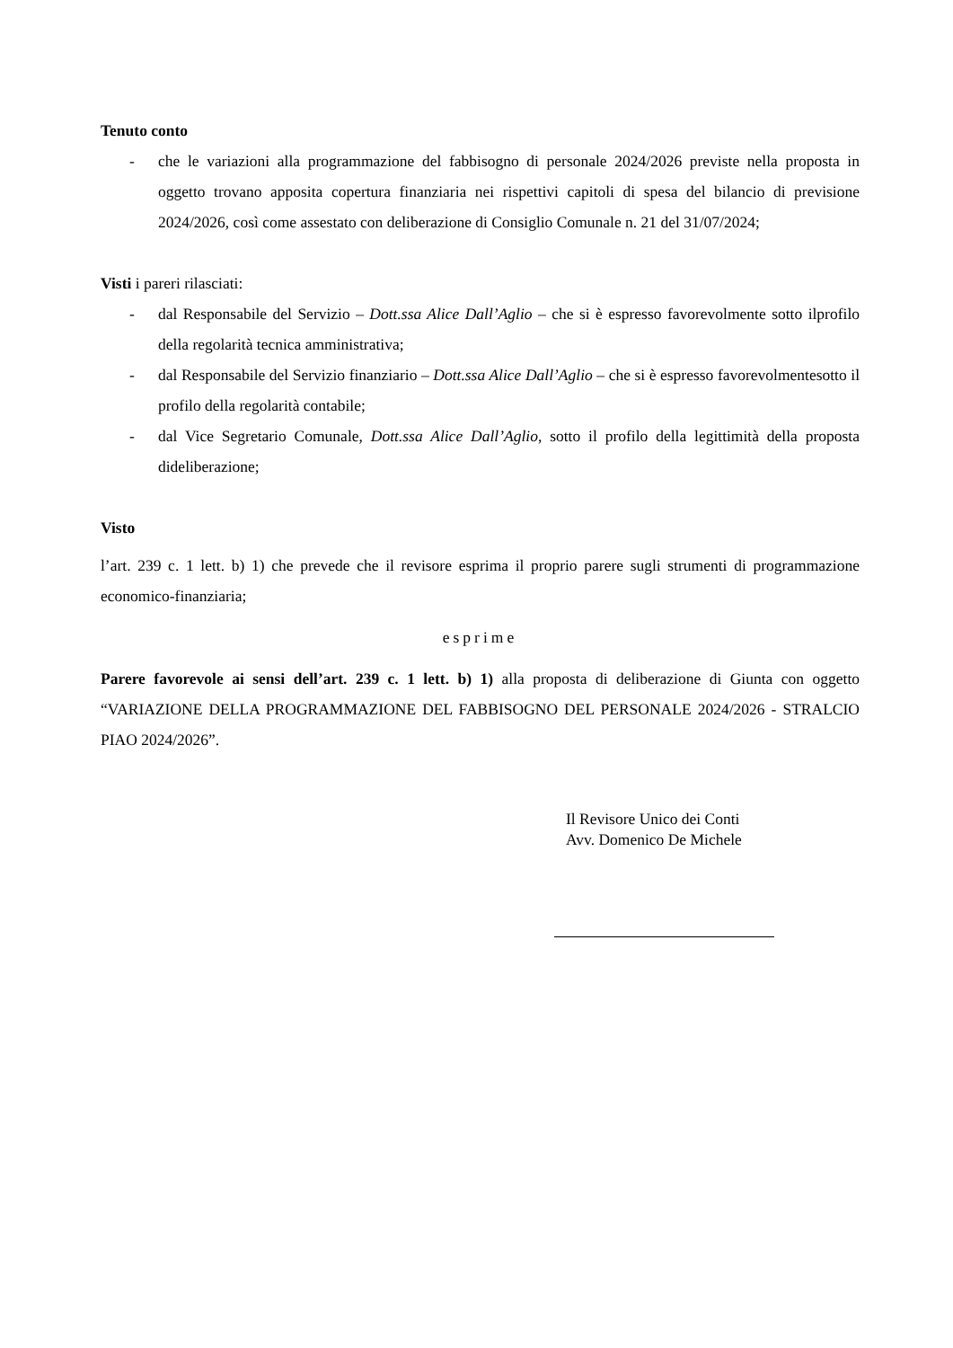Tenuto conto
- che le variazioni alla programmazione del fabbisogno di personale 2024/2026 previste nella proposta in oggetto trovano apposita copertura finanziaria nei rispettivi capitoli di spesa del bilancio di previsione 2024/2026, così come assestato con deliberazione di Consiglio Comunale n. 21 del 31/07/2024;
Visti i pareri rilasciati:
- dal Responsabile del Servizio – Dott.ssa Alice Dall’Aglio – che si è espresso favorevolmente sotto ilprofilo della regolarità tecnica amministrativa;
- dal Responsabile del Servizio finanziario – Dott.ssa Alice Dall’Aglio – che si è espresso favorevolmentesotto il profilo della regolarità contabile;
- dal Vice Segretario Comunale, Dott.ssa Alice Dall’Aglio, sotto il profilo della legittimità della proposta dideliberazione;
Visto
l’art. 239 c. 1 lett. b) 1) che prevede che il revisore esprima il proprio parere sugli strumenti di programmazione economico-finanziaria;
esprime
Parere favorevole ai sensi dell’art. 239 c. 1 lett. b) 1) alla proposta di deliberazione di Giunta con oggetto “VARIAZIONE DELLA PROGRAMMAZIONE DEL FABBISOGNO DEL PERSONALE 2024/2026 - STRALCIO PIAO 2024/2026”.
Il Revisore Unico dei Conti
Avv. Domenico De Michele